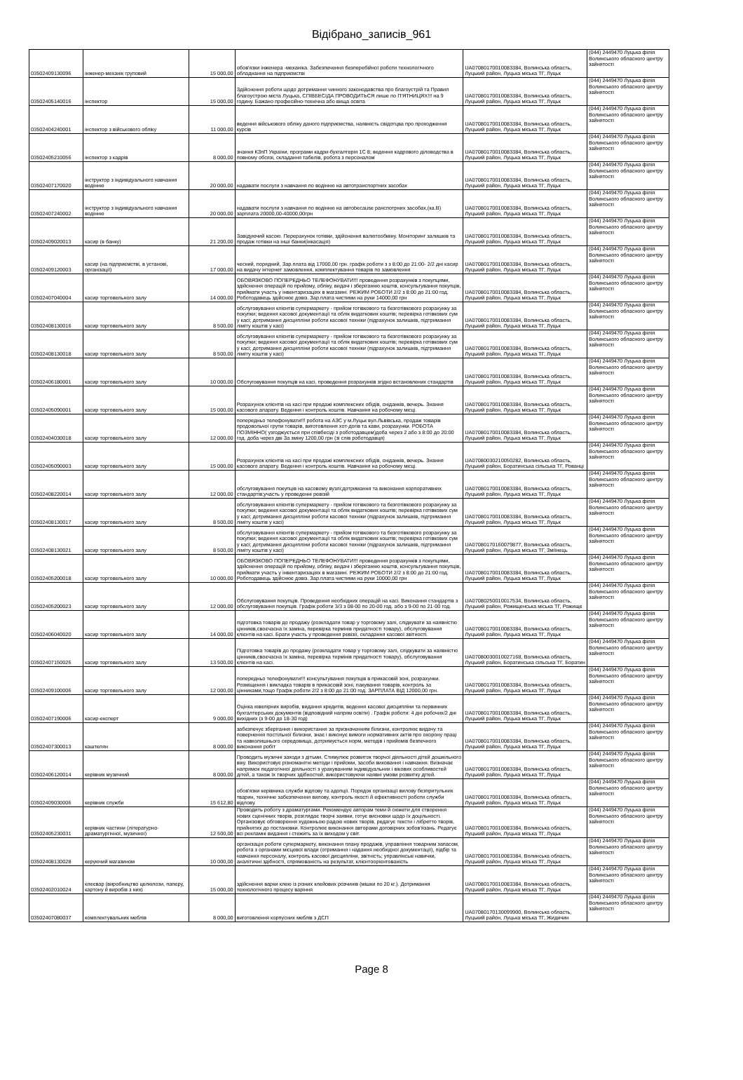Відібрано_записів_961
| 03502409130096 | інженер-механік груповий | 15 000,00 | обов'язки інженера -механіка. Забезпечення безперебійної роботи технологічного обладнання на підприємстві | UA07080170010083384, Волинська область, Луцький район, Луцька міська ТГ, Луцьк | (044) 2449470 Луцька філія Волинського обласного центру зайнятості |
| 03502405140016 | інспектор | 15 000,00 | Здійснення роботи щодо дотримання чинного законодавства про благоустрій та Правил благоустрою міста Луцька, СПІВБЕСІДА ПРОВОДИТЬСЯ лише по П'ЯТНИЦЯХ!!! на 9 годину. Бажано професійно-технічна або вища освіта | UA07080170010083384, Волинська область, Луцький район, Луцька міська ТГ, Луцьк | (044) 2449470 Луцька філія Волинського обласного центру зайнятості |
| 03502404240001 | інспектор з військового обліку | 11 000,00 | ведення військового обліку даного підприємства, наявність свідотцва про проходження курсів | UA07080170010083384, Волинська область, Луцький район, Луцька міська ТГ, Луцьк | (044) 2449470 Луцька філія Волинського обласного центру зайнятості |
| 03502405210056 | інспектор з кадрів | 8 000,00 | знання КЗпП України, програми кадри-бухгалтерія 1С 8; ведення кадрового діловодства в повному обсязі, складання табелів, робота з персоналом | UA07080170010083384, Волинська область, Луцький район, Луцька міська ТГ, Луцьк | (044) 2449470 Луцька філія Волинського обласного центру зайнятості |
| 03502407170020 | інструктор з індивідуального навчання водінню | 20 000,00 | надавати послуги з навчання по водінню на автотранспортних засобах | UA07080170010083384, Волинська область, Луцький район, Луцька міська ТГ, Луцьк | (044) 2449470 Луцька філія Волинського обласного центру зайнятості |
| 03502407240002 | інструктор з індивідуального навчання водінню | 20 000,00 | надавати послуги з навчання по водінню на автоbecause ранспотрних засобах,(ка.В) зарплата 20000,00-40000,00грн | UA07080170010083384, Волинська область, Луцький район, Луцька міська ТГ, Луцьк | (044) 2449470 Луцька філія Волинського обласного центру зайнятості |
| 03502409020013 | касир (в банку) | 21 200,00 | Завідуючий касою. Перерахунок готівки, здійснення валютообміну. Моніторинг залишків та продаж готівки на інші банки(інкасація) | UA07080170010083384, Волинська область, Луцький район, Луцька міська ТГ, Луцьк | (044) 2449470 Луцька філія Волинського обласного центру зайнятості |
| 03502409120003 | касир (на підприємстві, в установі, організації) | 17 000,00 | чесний, порядний, Зар.плата від 17000,00 грн. графік роботи з з 8:00 до 21:00- 2/2 дні касир на видачу інтернет замовлення, комплектування товарів по замовлення | UA07080170010083384, Волинська область, Луцький район, Луцька міська ТГ, Луцьк | (044) 2449470 Луцька філія Волинського обласного центру зайнятості |
| 03502407040004 | касир торговельного залу | 14 000,00 | ОБОВЯЗКОВО ПОПЕРЕДНЬО ТЕЛЕФОНУВАТИ!!! проведення розрахунків з покупцями, здійснення операцій по прийому, обліку, видачі і зберіганню коштів, консультування покупців, приймати участь у інвентаризаціях в магазині. РЕЖИМ РОБОТИ 2/2 з 8:00 до 21:00 год. Роботодавець здійснює довіз. Зар.плата чистими на руки 14000,00 грн | UA07080170010083384, Волинська область, Луцький район, Луцька міська ТГ, Луцьк | (044) 2449470 Луцька філія Волинського обласного центру зайнятості |
| 03502408130016 | касир торговельного залу | 8 500,00 | обслуговування клієнтів супермаркету - прийом готівкового та безготівкового розрахунку за покупки; ведення касової документації та облік видаткових коштів; перевірка готівкових сум у касі; дотримання дисципліни роботи касової техніки (підрахунок залишків, підтримання ліміту коштів у касі) | UA07080170010083384, Волинська область, Луцький район, Луцька міська ТГ, Луцьк | (044) 2449470 Луцька філія Волинського обласного центру зайнятості |
| 03502408130018 | касир торговельного залу | 8 500,00 | обслуговування клієнтів супермаркету - прийом готівкового та безготівкового розрахунку за покупки; ведення касової документації та облік видаткових коштів; перевірка готівкових сум у касі; дотримання дисципліни роботи касової техніки (підрахунок залишків, підтримання ліміту коштів у касі) | UA07080170010083384, Волинська область, Луцький район, Луцька міська ТГ, Луцьк | (044) 2449470 Луцька філія Волинського обласного центру зайнятості |
| 03502406180001 | касир торговельного залу | 10 000,00 | Обслуговування покупців на касі, проведення розрахунків згідно встановлених стандартів | UA07080170010083384, Волинська область, Луцький район, Луцька міська ТГ, Луцьк | (044) 2449470 Луцька філія Волинського обласного центру зайнятості |
| 03502405090001 | касир торговельного залу | 15 000,00 | Розрахунок клієнтів на касі при продажі комплексних обідів, сніданків, вечерь. Знання касового апарату. Ведення і контроль коштів. Навчання на робочому місці. | UA07080170010083384, Волинська область, Луцький район, Луцька міська ТГ, Луцьк | (044) 2449470 Луцька філія Волинського обласного центру зайнятості |
| 03502404030018 | касир торговельного залу | 12 000,00 | попередньо телефонувати!!! робота на АЗС у м.Луцьк вул.Львівська, продаж товарів продовольчої групи товарів, виготовлення хот-догів та кави, розрахунки. РОБОТА ПОЗМІННО( узгоджується при співбесіді з роботодавцем)доба через 2 або з 8:00 до 20:00 год. доба через дві За зміну 1200,00 грн (зі слів роботодавця) | UA07080170010083384, Волинська область, Луцький район, Луцька міська ТГ, Луцьк | (044) 2449470 Луцька філія Волинського обласного центру зайнятості |
| 03502405090003 | касир торговельного залу | 15 000,00 | Розрахунок клієнтів на касі при продажі комплексних обідів, сніданків, вечерь. Знання касового апарату. Ведення і контроль коштів. Навчання на робочому місці. | UA07080030210050282, Волинська область, Луцький район, Боратинська сільська ТГ, Рованці | (044) 2449470 Луцька філія Волинського обласного центру зайнятості |
| 03502408220014 | касир торговельного залу | 12 000,00 | обслуговування покупців на касовому вузлі;дотримання та виконання корпоративних стандартів;участь у проведенні ревізій | UA07080170010083384, Волинська область, Луцький район, Луцька міська ТГ, Луцьк | (044) 2449470 Луцька філія Волинського обласного центру зайнятості |
| 03502408130017 | касир торговельного залу | 8 500,00 | обслуговування клієнтів супермаркету - прийом готівкового та безготівкового розрахунку за покупки; ведення касової документації та облік видаткових коштів; перевірка готівкових сум у касі; дотримання дисципліни роботи касової техніки (підрахунок залишків, підтримання ліміту коштів у касі) | UA07080170010083384, Волинська область, Луцький район, Луцька міська ТГ, Луцьк | (044) 2449470 Луцька філія Волинського обласного центру зайнятості |
| 03502408130021 | касир торговельного залу | 8 500,00 | обслуговування клієнтів супермаркету - прийом готівкового та безготівкового розрахунку за покупки; ведення касової документації та облік видаткових коштів; перевірка готівкових сум у касі; дотримання дисципліни роботи касової техніки (підрахунок залишків, підтримання ліміту коштів у касі) | UA07080170160079877, Волинська область, Луцький район, Луцька міська ТГ, Зміїнець | (044) 2449470 Луцька філія Волинського обласного центру зайнятості |
| 03502405200018 | касир торговельного залу | 10 000,00 | ОБОВЯЗКОВО ПОПЕРЕДНЬО ТЕЛЕФОНУВАТИ!!! проведення розрахунків з покупцями, здійснення операцій по прийому, обліку, видачі і зберіганню коштів, консультування покупців, приймати участь у інвентаризаціях в магазині. РЕЖИМ РОБОТИ 2/2 з 8:00 до 21:00 год. Роботодавець здійснює довіз. Зар.плата чистими на руки 10000,00 грн | UA07080170010083384, Волинська область, Луцький район, Луцька міська ТГ, Луцьк | (044) 2449470 Луцька філія Волинського обласного центру зайнятості |
| 03502405200023 | касир торговельного залу | 12 000,00 | Обслуговування покупців. Проведення необхідних операцій на касі. Виконання стандартів з обслуговування покупців. Графік роботи 3/3 з 08-00 по 20-00 год. або з 9-00 по 21-00 год. | UA07080250010017534, Волинська область, Луцький район, Рожищенська міська ТГ, Рожище | (044) 2449470 Луцька філія Волинського обласного центру зайнятості |
| 03502406040020 | касир торговельного залу | 14 000,00 | підготовка товарів до продажу (розкладати товар у торговому залі, слідкувати за наявністю цінників,своєчасна їх заміна, перевірка термінів придатності товару), обслуговування клієнтів на касі. Брати участь у проведення ревізії, складання касової звітності. | UA07080170010083384, Волинська область, Луцький район, Луцька міська ТГ, Луцьк | (044) 2449470 Луцька філія Волинського обласного центру зайнятості |
| 03502407150026 | касир торговельного залу | 13 500,00 | Підготовка товарів до продажу (розкладати товар у торговому залі, слідкувати за наявністю цінників,своєчасна їх заміна, перевірка термінів придатності товару), обслуговування клієнтів на касі. | UA07080030010027168, Волинська область, Луцький район, Боратинська сільська ТГ, Боратин | (044) 2449470 Луцька філія Волинського обласного центру зайнятості |
| 03502409100006 | касир торговельного залу | 12 000,00 | попередньо телефонувати!!! консультування покупців в прикасовій зоні, розрахунки. Розміщення і викладка товарів в прикасовій зоні, пакування товарів, контроль за цінниками,тощо Графік роботи 2/2 з 8:00 до 21:00 год. ЗАРПЛАТА ВІД 12000,00 грн. | UA07080170010083384, Волинська область, Луцький район, Луцька міська ТГ, Луцьк | (044) 2449470 Луцька філія Волинського обласного центру зайнятості |
| 03502407190006 | касир-експерт | 9 000,00 | Оцінка ювелірних виробів, видання кредитів, ведення касової дисципліни та первинних бухгалтерських документів (відповідний напрям освіти) . Графік роботи: 4 дні робочих/2 дні вихідних (з 9-00 до 18-30 год) | UA07080170010083384, Волинська область, Луцький район, Луцька міська ТГ, Луцьк | (044) 2449470 Луцька філія Волинського обласного центру зайнятості |
| 03502407300013 | каштелян | 8 000,00 | забезпечує зберігання і використання за призначенням білизни, контролює видачу та повернення постільної білизни, знає і виконує вимоги нормативних актів про охорону праці та навколишнього середовища, дотримується норм, методів і прийомів безпечного виконання робіт | UA07080170010083384, Волинська область, Луцький район, Луцька міська ТГ, Луцьк | (044) 2449470 Луцька філія Волинського обласного центру зайнятості |
| 03502406120014 | керівник музичний | 8 000,00 | Проводить музичні заходи з дітьми. Стимулює розвиток творчої діяльності дітей дошкільного віку. Використовує різноманітні методи і прийоми, засоби виховання і навчання. Визначає напрямок педагогічної діяльності з урахуванням індивідуальних і вікових особливостей дітей, а також їх творчих здібностей, використовуючи наявні умови розвитку дітей. | UA07080170010083384, Волинська область, Луцький район, Луцька міська ТГ, Луцьк | (044) 2449470 Луцька філія Волинського обласного центру зайнятості |
| 03502409030006 | керівник служби | 15 612,80 | обов'язки керівника служби відлову та адопції. Порядок організації вилову безпритульних тварин, технічне забезпечення вилову, контроль якості й ефективності роботи служби відлову. | UA07080170010083384, Волинська область, Луцький район, Луцька міська ТГ, Луцьк | (044) 2449470 Луцька філія Волинського обласного центру зайнятості |
| 03502405230031 | керівник частини (літературно-драматургічної, музичної) | 12 500,00 | Проводить роботу з драматургами. Рекомендує авторам теми й сюжети для створення нових сценічних творів, розглядає творчі заявки, готує висновки щодо їх доцільності. Організовує обговорення художньою радою нових творів, редагує тексти і лібретто творів, прийнятих до постановки. Контролює виконання авторами договірних зобов'язань. Редагує всі рекламні видання і стежить за їх виходом у світ. | UA07080170010083384, Волинська область, Луцький район, Луцька міська ТГ, Луцьк | (044) 2449470 Луцька філія Волинського обласного центру зайнятості |
| 03502408130028 | керуючий магазином | 10 000,00 | організація роботи супермаркету, виконання плану продажів, управління товарним запасом, робота з органами місцевої влади (отримання і надання необхідної документації), підбір та навчання персоналу, контроль касової дисципліни, звітність; управлінські навички, аналітичні здібності, спрямованість на результат, клієнтоорієнтованість | UA07080170010083384, Волинська область, Луцький район, Луцька міська ТГ, Луцьк | (044) 2449470 Луцька філія Волинського обласного центру зайнятості |
| 03502402010024 | клеєвар (виробництво целюлози, паперу, картону й виробів з них) | 15 000,00 | здійснення варки клею із різних клейових розчинів (мішки по 20 кг.). Дотримання технологічного процесу варіння | UA07080170010083384, Волинська область, Луцький район, Луцька міська ТГ, Луцьк | (044) 2449470 Луцька філія Волинського обласного центру зайнятості |
| 03502407080037 | комплектувальник меблів | 8 000,00 | виготовлення корпусних меблів з ДСП | UA07080170130099900, Волинська область, Луцький район, Луцька міська ТГ, Жидичин | (044) 2449470 Луцька філія Волинського обласного центру зайнятості |
Page 8